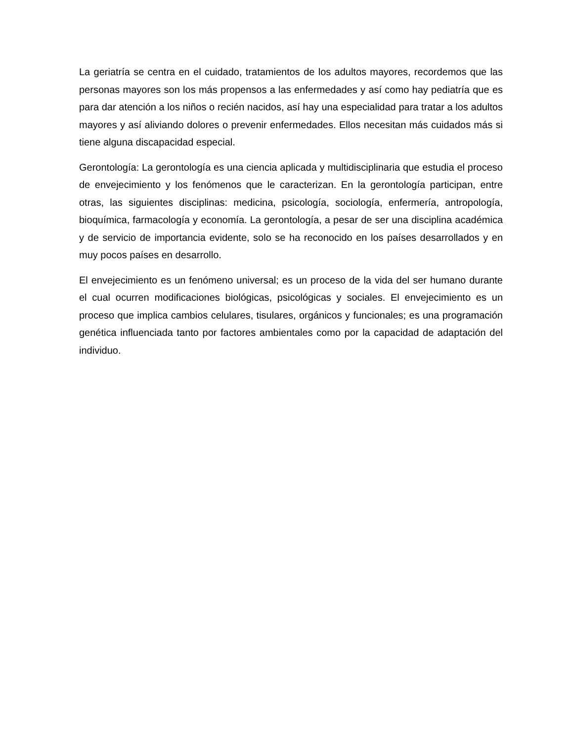La geriatría se centra en el cuidado, tratamientos de los adultos mayores, recordemos que las personas mayores son los más propensos a las enfermedades y así como hay pediatría que es para dar atención a los niños o recién nacidos, así hay una especialidad para tratar a los adultos mayores y así aliviando dolores o prevenir enfermedades. Ellos necesitan más cuidados más si tiene alguna discapacidad especial.
Gerontología: La gerontología es una ciencia aplicada y multidisciplinaria que estudia el proceso de envejecimiento y los fenómenos que le caracterizan. En la gerontología participan, entre otras, las siguientes disciplinas: medicina, psicología, sociología, enfermería, antropología, bioquímica, farmacología y economía. La gerontología, a pesar de ser una disciplina académica y de servicio de importancia evidente, solo se ha reconocido en los países desarrollados y en muy pocos países en desarrollo.
El envejecimiento es un fenómeno universal; es un proceso de la vida del ser humano durante el cual ocurren modificaciones biológicas, psicológicas y sociales. El envejecimiento es un proceso que implica cambios celulares, tisulares, orgánicos y funcionales; es una programación genética influenciada tanto por factores ambientales como por la capacidad de adaptación del individuo.